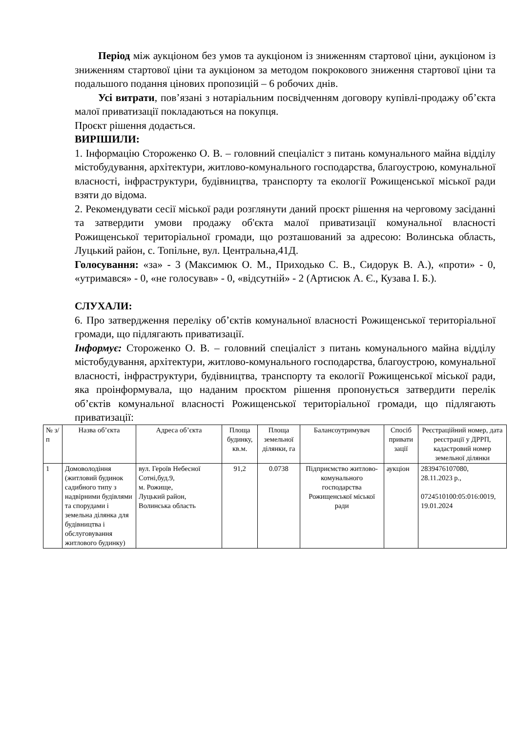Період між аукціоном без умов та аукціоном із зниженням стартової ціни, аукціоном із зниженням стартової ціни та аукціоном за методом покрокового зниження стартової ціни та подальшого подання цінових пропозицій – 6 робочих днів.
Усі витрати, пов’язані з нотаріальним посвідченням договору купівлі-продажу об’єкта малої приватизації покладаються на покупця.
Проєкт рішення додається.
ВИРІШИЛИ:
1. Інформацію Стороженко О. В. – головний спеціаліст з питань комунального майна відділу містобудування, архітектури, житлово-комунального господарства, благоустрою, комунальної власності, інфраструктури, будівництва, транспорту та екології Рожищенської міської ради взяти до відома.
2. Рекомендувати сесії міської ради розглянути даний проєкт рішення на черговому засіданні та затвердити умови продажу об'єкта малої приватизації комунальної власності Рожищенської територіальної громади, що розташований за адресою: Волинська область, Луцький район, с. Топільне, вул. Центральна,41Д.
Голосування: «за» - 3 (Максимюк О. М., Приходько С. В., Сидорук В. А.), «проти» - 0, «утримався» - 0, «не голосував» - 0, «відсутній» - 2 (Артисюк А. Є., Кузава І. Б.).
СЛУХАЛИ:
6. Про затвердження переліку об’єктів комунальної власності Рожищенської територіальної громади, що підлягають приватизації.
Інформує: Стороженко О. В. – головний спеціаліст з питань комунального майна відділу містобудування, архітектури, житлово-комунального господарства, благоустрою, комунальної власності, інфраструктури, будівництва, транспорту та екології Рожищенської міської ради, яка проінформувала, що наданим проєктом рішення пропонується затвердити перелік об’єктів комунальної власності Рожищенської територіальної громади, що підлягають приватизації:
| № з/ п | Назва об’єкта | Адреса об’єкта | Площа будинку, кв.м. | Площа земельної ділянки, га | Балансоутримувач | Спосіб привати зації | Реєстраційний номер, дата реєстрації у ДРРП, кадастровий номер земельної ділянки |
| 1 | Домоволодіння (житловий будинок садибного типу з надвірними будівлями та спорудами і земельна ділянка для будівництва і обслуговування житлового будинку) | вул. Героїв Небесної Сотні,буд.9, м. Рожище, Луцький район, Волинська область | 91,2 | 0.0738 | Підприємство житлово-комунального господарства Рожищенської міської ради | аукціон | 2839476107080, 28.11.2023 р., 0724510100:05:016:0019, 19.01.2024 |